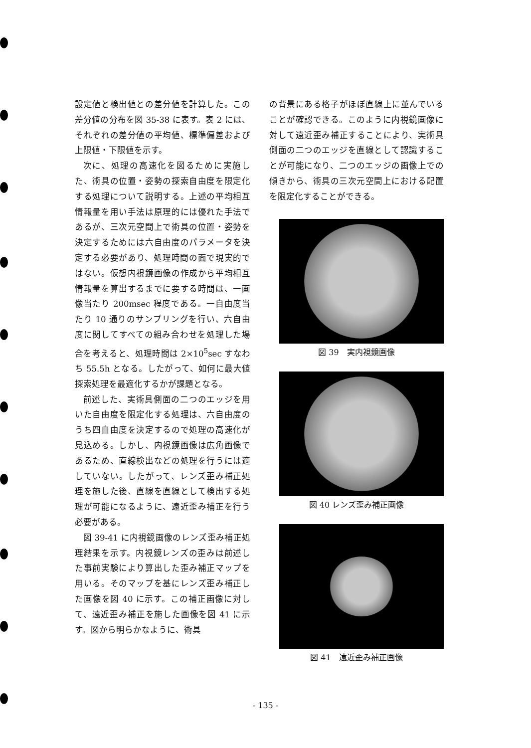設定値と検出値との差分値を計算した。この差分値の分布を図 35-38 に表す。表 2 には、それぞれの差分値の平均値、標準偏差および上限値・下限値を示す。
次に、処理の高速化を図るために実施した、術具の位置・姿勢の探索自由度を限定化する処理について説明する。上述の平均相互情報量を用い手法は原理的には優れた手法であるが、三次元空間上で術具の位置・姿勢を決定するためには六自由度のパラメータを決定する必要があり、処理時間の面で現実的ではない。仮想内視鏡画像の作成から平均相互情報量を算出するまでに要する時間は、一画像当たり 200msec 程度である。一自由度当たり 10 通りのサンプリングを行い、六自由度に関してすべての組み合わせを処理した場合を考えると、処理時間は 2×10<sup>5</sup>sec すなわち 55.5h となる。したがって、如何に最大値探索処理を最適化するかが課題となる。
前述した、実術具側面の二つのエッジを用いた自由度を限定化する処理は、六自由度のうち四自由度を決定するので処理の高速化が見込める。しかし、内視鏡画像は広角画像であるため、直線検出などの処理を行うには適していない。したがって、レンズ歪み補正処理を施した後、直線を直線として検出する処理が可能になるように、遠近歪み補正を行う必要がある。
図 39-41 に内視鏡画像のレンズ歪み補正処理結果を示す。内視鏡レンズの歪みは前述した事前実験により算出した歪み補正マップを用いる。そのマップを基にレンズ歪み補正した画像を図 40 に示す。この補正画像に対して、遠近歪み補正を施した画像を図 41 に示す。図から明らかなように、術具
の背景にある格子がほぼ直線上に並んでいることが確認できる。このように内視鏡画像に対して遠近歪み補正することにより、実術具側面の二つのエッジを直線として認識することが可能になり、二つのエッジの画像上での傾きから、術具の三次元空間上における配置を限定化することができる。
図 39　実内視鏡画像
図 40 レンズ歪み補正画像
図 41　遠近歪み補正画像
- 135 -